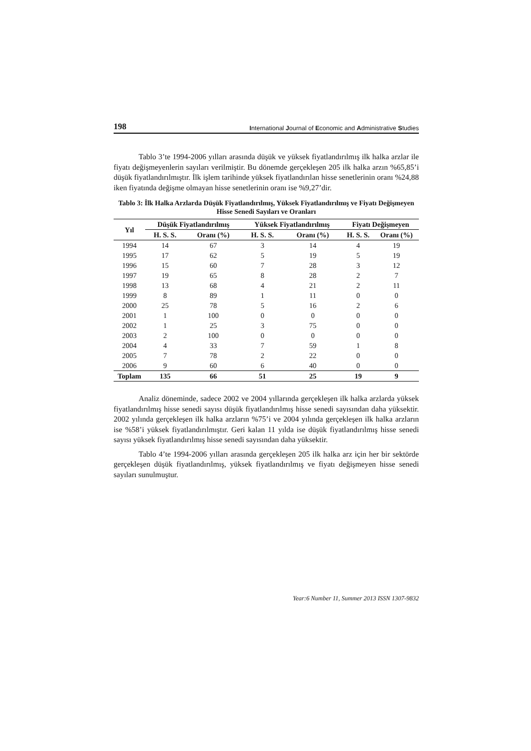198 International Journal of Economic and Administrative Studies
Tablo 3’te 1994-2006 yılları arasında düşük ve yüksek fiyatlandırılmış ilk halka arzlar ile fiyatı değişmeyenlerin sayıları verilmiştir. Bu dönemde gerçekleşen 205 ilk halka arzın %65,85’i düşük fiyatlandırılmıştır. İlk işlem tarihinde yüksek fiyatlandırılan hisse senetlerinin oranı %24,88 iken fiyatında değişme olmayan hisse senetlerinin oranı ise %9,27’dir.
Tablo 3: İlk Halka Arzlarda Düşük Fiyatlandırılmış, Yüksek Fiyatlandırılmış ve Fiyatı Değişmeyen Hisse Senedi Sayıları ve Oranları
| Yıl | Düşük Fiyatlandırılmış | | Yüksek Fiyatlandırılmış | | Fiyatı Değişmeyen | |
| --- | --- | --- | --- | --- | --- | --- |
| | H. S. S. | Oranı (%) | H. S. S. | Oranı (%) | H. S. S. | Oranı (%) |
| 1994 | 14 | 67 | 3 | 14 | 4 | 19 |
| 1995 | 17 | 62 | 5 | 19 | 5 | 19 |
| 1996 | 15 | 60 | 7 | 28 | 3 | 12 |
| 1997 | 19 | 65 | 8 | 28 | 2 | 7 |
| 1998 | 13 | 68 | 4 | 21 | 2 | 11 |
| 1999 | 8 | 89 | 1 | 11 | 0 | 0 |
| 2000 | 25 | 78 | 5 | 16 | 2 | 6 |
| 2001 | 1 | 100 | 0 | 0 | 0 | 0 |
| 2002 | 1 | 25 | 3 | 75 | 0 | 0 |
| 2003 | 2 | 100 | 0 | 0 | 0 | 0 |
| 2004 | 4 | 33 | 7 | 59 | 1 | 8 |
| 2005 | 7 | 78 | 2 | 22 | 0 | 0 |
| 2006 | 9 | 60 | 6 | 40 | 0 | 0 |
| Toplam | 135 | 66 | 51 | 25 | 19 | 9 |
Analiz döneminde, sadece 2002 ve 2004 yıllarında gerçekleşen ilk halka arzlarda yüksek fiyatlandırılmış hisse senedi sayısı düşük fiyatlandırılmış hisse senedi sayısından daha yüksektir. 2002 yılında gerçekleşen ilk halka arzların %75’i ve 2004 yılında gerçekleşen ilk halka arzların ise %58’i yüksek fiyatlandırılmıştır. Geri kalan 11 yılda ise düşük fiyatlandırılmış hisse senedi sayısı yüksek fiyatlandırılmış hisse senedi sayısından daha yüksektir.
Tablo 4’te 1994-2006 yılları arasında gerçekleşen 205 ilk halka arz için her bir sektörde gerçekleşen düşük fiyatlandırılmış, yüksek fiyatlandırılmış ve fiyatı değişmeyen hisse senedi sayıları sunulmuştur.
Year:6 Number 11, Summer 2013 ISSN 1307-9832